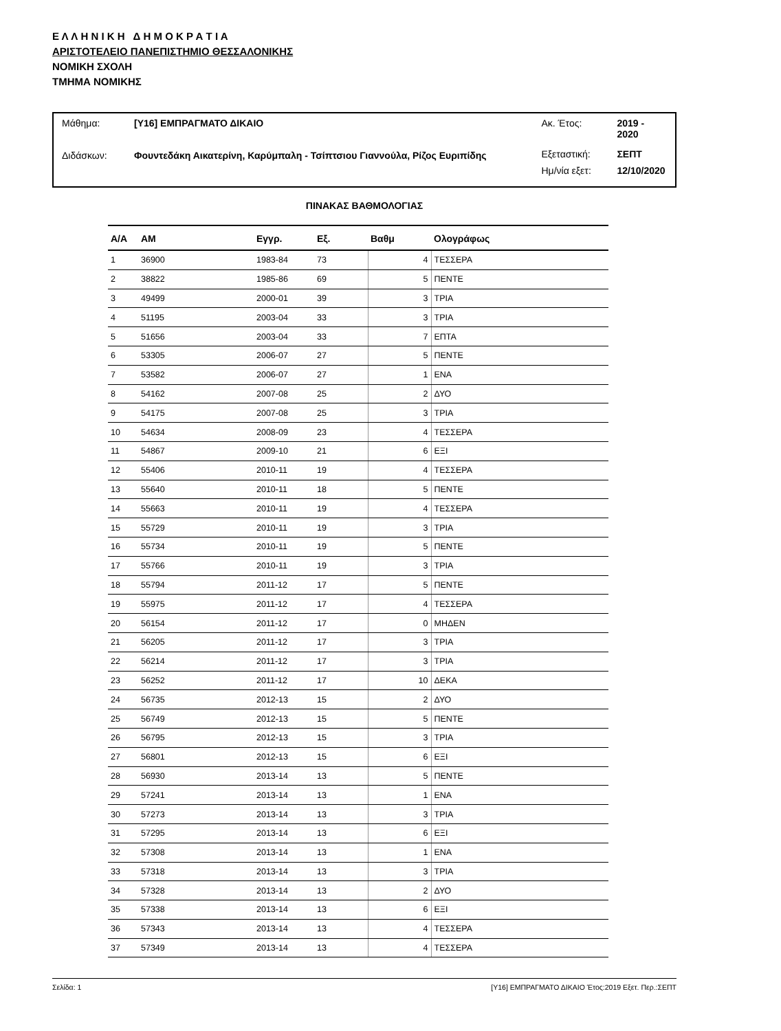Ε Λ Λ Η Ν Ι Κ Η Δ Η Μ Ο Κ Ρ Α Τ Ι Α
ΑΡΙΣΤΟΤΕΛΕΙΟ ΠΑΝΕΠΙΣΤΗΜΙΟ ΘΕΣΣΑΛΟΝΙΚΗΣ
ΝΟΜΙΚΗ ΣΧΟΛΗ
ΤΜΗΜΑ ΝΟΜΙΚΗΣ
| Μάθημα: | [Υ16] ΕΜΠΡΑΓΜΑΤΟ ΔΙΚΑΙΟ |
| Διδάσκων: | Φουντεδάκη Αικατερίνη, Καρύμπαλη - Τσίπτσιου Γιαννούλα, Ρίζος Ευριπίδης |
| Ακ. Έτος: | 2019 - 2020 |
| Εξεταστική: | ΣΕΠΤ |
| Ημ/νία εξετ: | 12/10/2020 |
ΠΙΝΑΚΑΣ ΒΑΘΜΟΛΟΓΙΑΣ
| Α/Α | ΑΜ | Εγγρ. | Εξ. | Βαθμ | Ολογράφως |
| --- | --- | --- | --- | --- | --- |
| 1 | 36900 | 1983-84 | 73 | 4 | ΤΕΣΣΕΡΑ |
| 2 | 38822 | 1985-86 | 69 | 5 | ΠΕΝΤΕ |
| 3 | 49499 | 2000-01 | 39 | 3 | ΤΡΙΑ |
| 4 | 51195 | 2003-04 | 33 | 3 | ΤΡΙΑ |
| 5 | 51656 | 2003-04 | 33 | 7 | ΕΠΤΑ |
| 6 | 53305 | 2006-07 | 27 | 5 | ΠΕΝΤΕ |
| 7 | 53582 | 2006-07 | 27 | 1 | ΕΝΑ |
| 8 | 54162 | 2007-08 | 25 | 2 | ΔΥΟ |
| 9 | 54175 | 2007-08 | 25 | 3 | ΤΡΙΑ |
| 10 | 54634 | 2008-09 | 23 | 4 | ΤΕΣΣΕΡΑ |
| 11 | 54867 | 2009-10 | 21 | 6 | ΕΞΙ |
| 12 | 55406 | 2010-11 | 19 | 4 | ΤΕΣΣΕΡΑ |
| 13 | 55640 | 2010-11 | 18 | 5 | ΠΕΝΤΕ |
| 14 | 55663 | 2010-11 | 19 | 4 | ΤΕΣΣΕΡΑ |
| 15 | 55729 | 2010-11 | 19 | 3 | ΤΡΙΑ |
| 16 | 55734 | 2010-11 | 19 | 5 | ΠΕΝΤΕ |
| 17 | 55766 | 2010-11 | 19 | 3 | ΤΡΙΑ |
| 18 | 55794 | 2011-12 | 17 | 5 | ΠΕΝΤΕ |
| 19 | 55975 | 2011-12 | 17 | 4 | ΤΕΣΣΕΡΑ |
| 20 | 56154 | 2011-12 | 17 | 0 | ΜΗΔΕΝ |
| 21 | 56205 | 2011-12 | 17 | 3 | ΤΡΙΑ |
| 22 | 56214 | 2011-12 | 17 | 3 | ΤΡΙΑ |
| 23 | 56252 | 2011-12 | 17 | 10 | ΔΕΚΑ |
| 24 | 56735 | 2012-13 | 15 | 2 | ΔΥΟ |
| 25 | 56749 | 2012-13 | 15 | 5 | ΠΕΝΤΕ |
| 26 | 56795 | 2012-13 | 15 | 3 | ΤΡΙΑ |
| 27 | 56801 | 2012-13 | 15 | 6 | ΕΞΙ |
| 28 | 56930 | 2013-14 | 13 | 5 | ΠΕΝΤΕ |
| 29 | 57241 | 2013-14 | 13 | 1 | ΕΝΑ |
| 30 | 57273 | 2013-14 | 13 | 3 | ΤΡΙΑ |
| 31 | 57295 | 2013-14 | 13 | 6 | ΕΞΙ |
| 32 | 57308 | 2013-14 | 13 | 1 | ΕΝΑ |
| 33 | 57318 | 2013-14 | 13 | 3 | ΤΡΙΑ |
| 34 | 57328 | 2013-14 | 13 | 2 | ΔΥΟ |
| 35 | 57338 | 2013-14 | 13 | 6 | ΕΞΙ |
| 36 | 57343 | 2013-14 | 13 | 4 | ΤΕΣΣΕΡΑ |
| 37 | 57349 | 2013-14 | 13 | 4 | ΤΕΣΣΕΡΑ |
Σελίδα: 1 [Υ16] ΕΜΠΡΑΓΜΑΤΟ ΔΙΚΑΙΟ Έτος:2019 Εξετ. Περ.:ΣΕΠΤ